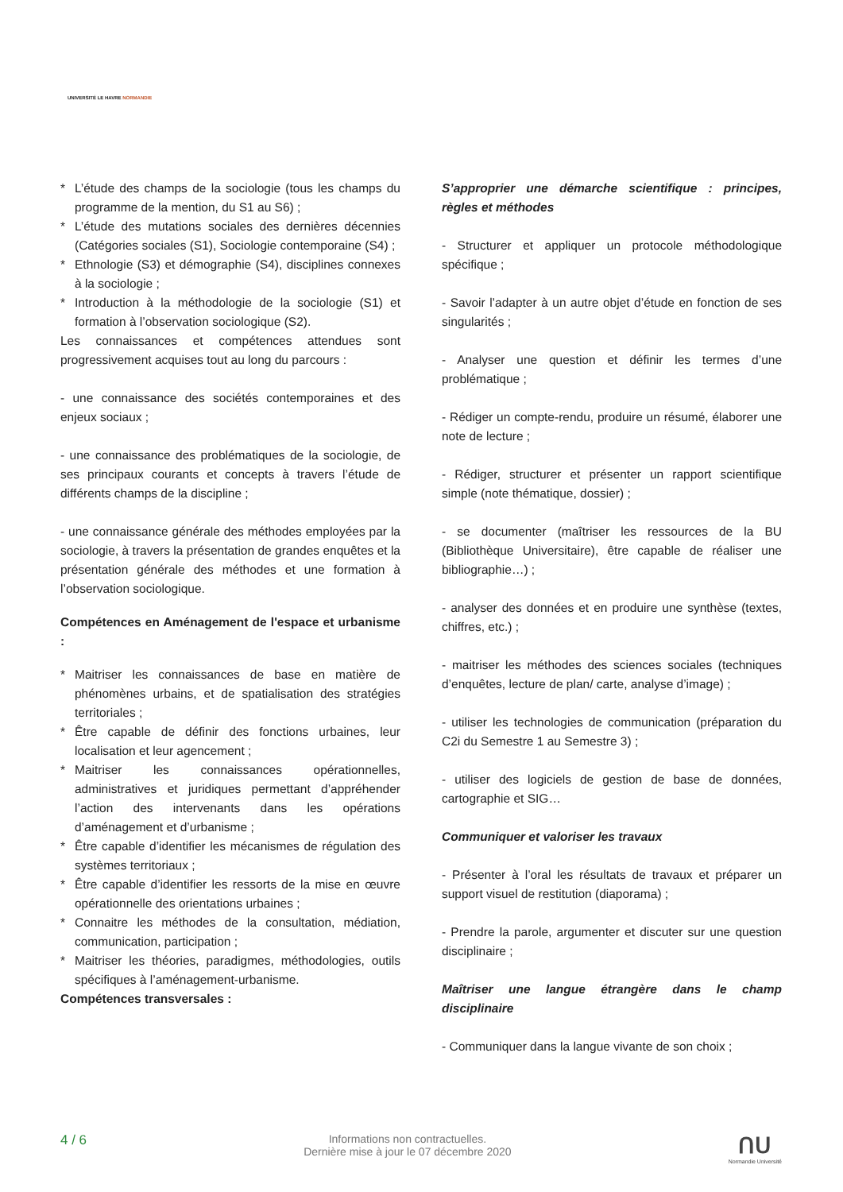UNIVERSITÉ LE HAVRE NORMANDIE
* L’étude des champs de la sociologie (tous les champs du programme de la mention, du S1 au S6) ;
* L’étude des mutations sociales des dernières décennies (Catégories sociales (S1), Sociologie contemporaine (S4) ;
* Ethnologie (S3) et démographie (S4), disciplines connexes à la sociologie ;
* Introduction à la méthodologie de la sociologie (S1) et formation à l’observation sociologique (S2).
Les connaissances et compétences attendues sont progressivement acquises tout au long du parcours :
- une connaissance des sociétés contemporaines et des enjeux sociaux ;
- une connaissance des problématiques de la sociologie, de ses principaux courants et concepts à travers l’étude de différents champs de la discipline ;
- une connaissance générale des méthodes employées par la sociologie, à travers la présentation de grandes enquêtes et la présentation générale des méthodes et une formation à l’observation sociologique.
Compétences en Aménagement de l'espace et urbanisme :
* Maitriser les connaissances de base en matière de phénomènes urbains, et de spatialisation des stratégies territoriales ;
* Être capable de définir des fonctions urbaines, leur localisation et leur agencement ;
* Maitriser les connaissances opérationnelles, administratives et juridiques permettant d’appréhender l’action des intervenants dans les opérations d’aménagement et d’urbanisme ;
* Être capable d’identifier les mécanismes de régulation des systèmes territoriaux ;
* Être capable d’identifier les ressorts de la mise en œuvre opérationnelle des orientations urbaines ;
* Connaitre les méthodes de la consultation, médiation, communication, participation ;
* Maitriser les théories, paradigmes, méthodologies, outils spécifiques à l’aménagement-urbanisme.
Compétences transversales :
S’approprier une démarche scientifique : principes, règles et méthodes
- Structurer et appliquer un protocole méthodologique spécifique ;
- Savoir l’adapter à un autre objet d’étude en fonction de ses singularités ;
- Analyser une question et définir les termes d’une problématique ;
- Rédiger un compte-rendu, produire un résumé, élaborer une note de lecture ;
- Rédiger, structurer et présenter un rapport scientifique simple (note thématique, dossier) ;
- se documenter (maîtriser les ressources de la BU (Bibliothèque Universitaire), être capable de réaliser une bibliographie…) ;
- analyser des données et en produire une synthèse (textes, chiffres, etc.) ;
- maitriser les méthodes des sciences sociales (techniques d’enquêtes, lecture de plan/ carte, analyse d’image) ;
- utiliser les technologies de communication (préparation du C2i du Semestre 1 au Semestre 3) ;
- utiliser des logiciels de gestion de base de données, cartographie et SIG…
Communiquer et valoriser les travaux
- Présenter à l’oral les résultats de travaux et préparer un support visuel de restitution (diaporama) ;
- Prendre la parole, argumenter et discuter sur une question disciplinaire ;
Maîtriser une langue étrangère dans le champ disciplinaire
- Communiquer dans la langue vivante de son choix ;
4 / 6
Informations non contractuelles.
Dernière mise à jour le 07 décembre 2020
ᑎᑌ
Normandie Université